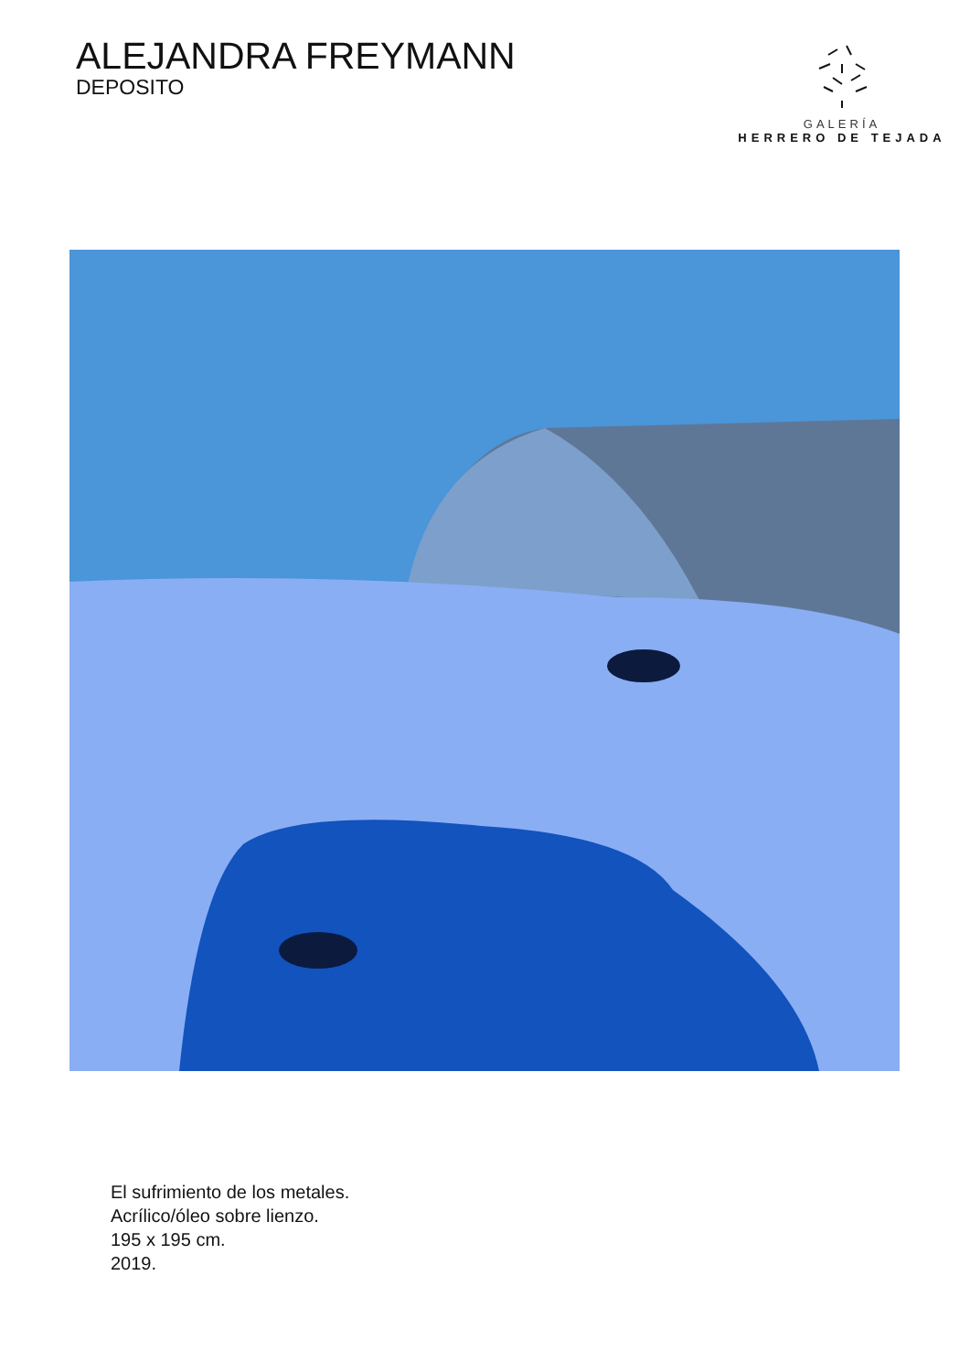ALEJANDRA FREYMANN
DEPOSITO
GALERÍA
HERRERO DE TEJADA
El sufrimiento de los metales.
Acrílico/óleo sobre lienzo.
195 x 195 cm.
2019.